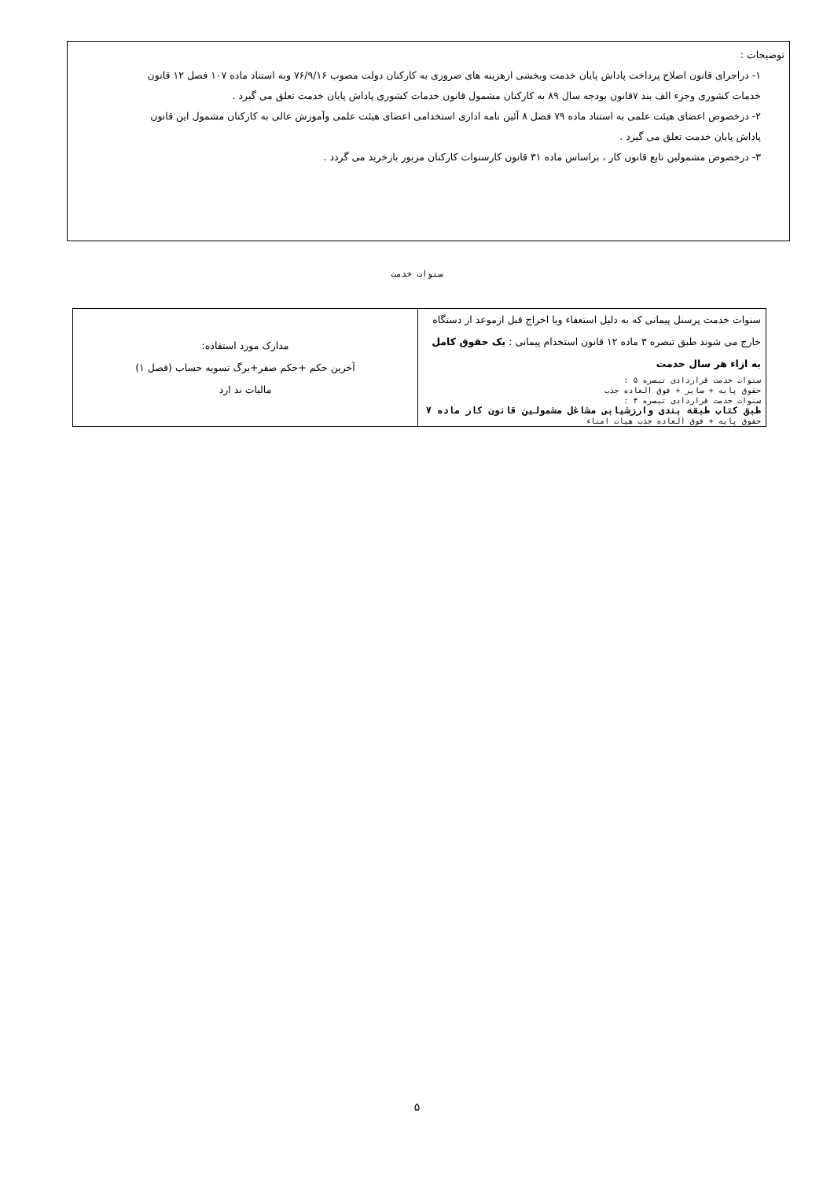توضیحات :
۱- دراجرای قانون اصلاح پرداخت پاداش پایان خدمت وبخشی ازهزینه های ضروری به کارکنان دولت مصوب ۷۶/۹/۱۶ وبه استناد ماده ۱۰۷ فصل ۱۲ قانون خدمات کشوری وجزء الف بند ۷قانون بودجه سال ۸۹ به کارکنان مشمول قانون خدمات کشوری پاداش پایان خدمت تعلق می گیرد .
۲- درخصوص اعضای هیئت علمی به استناد ماده ۷۹ فصل ۸ آئین نامه اداری استخدامی اعضای هیئت علمی وآموزش عالی به کارکنان مشمول این قانون پاداش پایان خدمت تعلق می گیرد .
۳- درخصوص مشمولین تابع قانون کار ، براساس ماده ۳۱ قانون کارسنوات کارکنان مزبور بازخرید می گردد .
سنوات خدمت
| سنوات خدمت پرسنل پیمانی که به دلیل استعفاء ویا اخراج قبل ازموعد از دستگاه خارج می شوند طبق تبصره ۳ ماده ۱۲ قانون استخدام پیمانی : یک حقوق کامل به ازاء هر سال خدمت سنوات خدمت قراردادی تبصره ۵ : حقوق پایه + سایر + فوق العاده جذب سنوات خدمت قراردادی تبصره ۴ : طبق کتاب طبقه بندی وارزشیابی مشاغل مشمولین قانون کار ماده ۷ حقوق پایه + فوق العاده جذب هیات امناء | مدارک مورد استفاده: آخرین حکم +حکم صفر+برگ تسویه حساب (فصل ۱) مالیات ند ارد |
۵